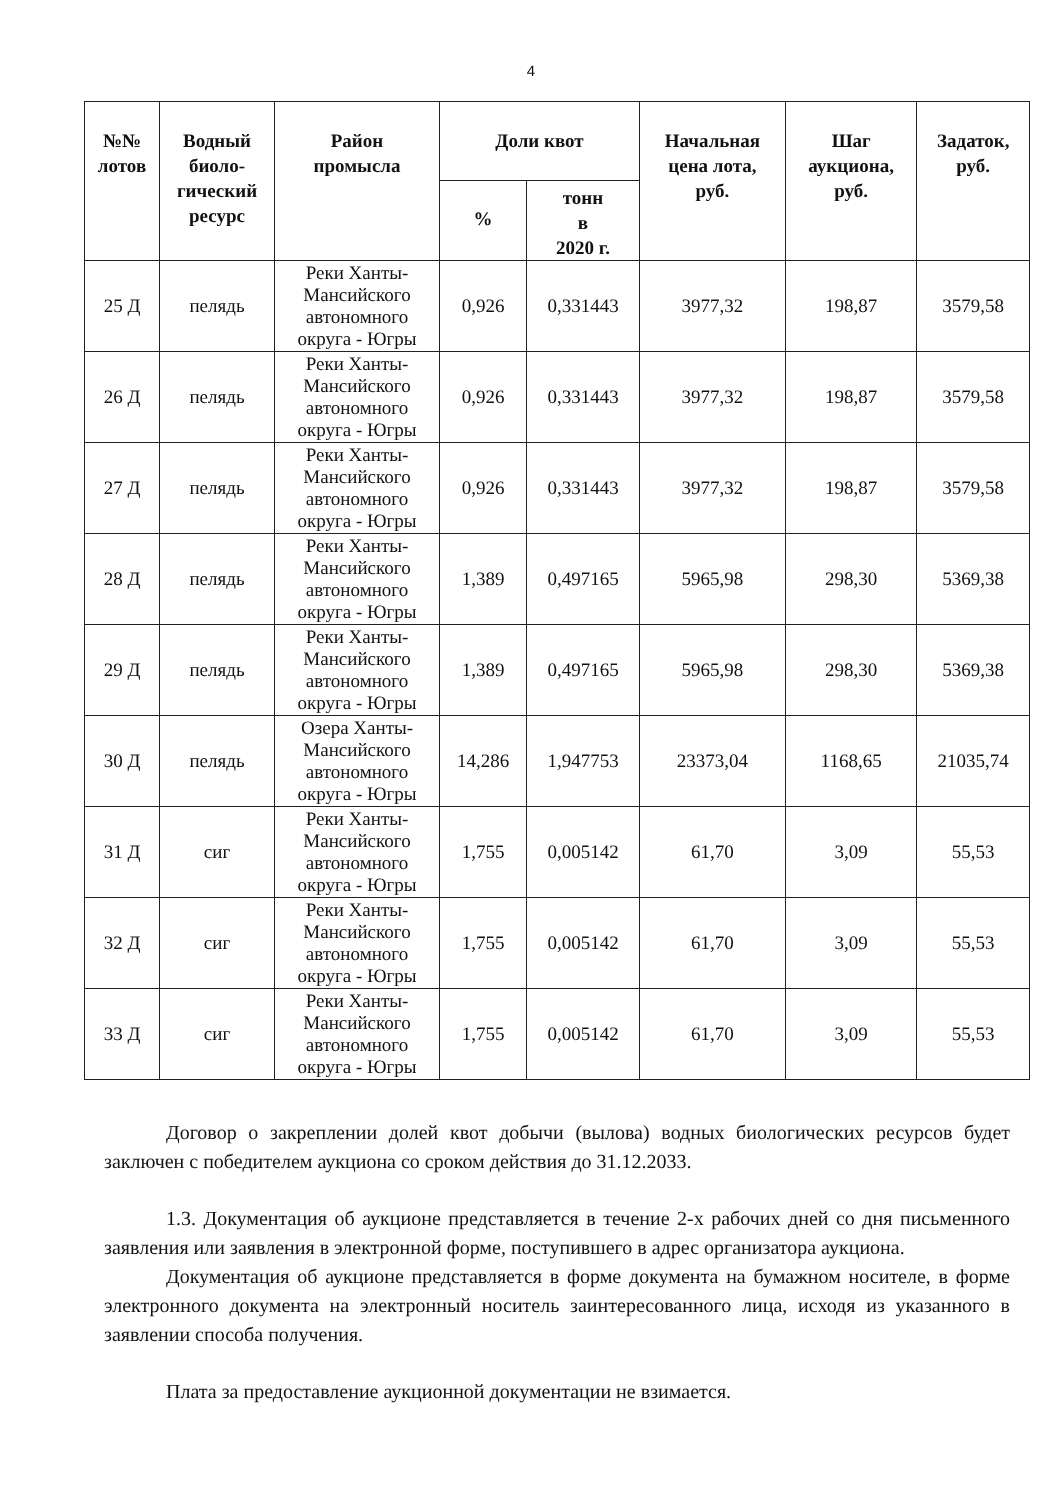4
| №№ лотов | Водный биоло- гический ресурс | Район промысла | Доли квот | | Начальная цена лота, руб. | Шаг аукциона, руб. | Задаток, руб. |
| --- | --- | --- | --- | --- | --- | --- | --- |
| | | | % | тонн в 2020 г. | | | |
| 25 Д | пелядь | Реки Ханты-Мансийского автономного округа - Югры | 0,926 | 0,331443 | 3977,32 | 198,87 | 3579,58 |
| 26 Д | пелядь | Реки Ханты-Мансийского автономного округа - Югры | 0,926 | 0,331443 | 3977,32 | 198,87 | 3579,58 |
| 27 Д | пелядь | Реки Ханты-Мансийского автономного округа - Югры | 0,926 | 0,331443 | 3977,32 | 198,87 | 3579,58 |
| 28 Д | пелядь | Реки Ханты-Мансийского автономного округа - Югры | 1,389 | 0,497165 | 5965,98 | 298,30 | 5369,38 |
| 29 Д | пелядь | Реки Ханты-Мансийского автономного округа - Югры | 1,389 | 0,497165 | 5965,98 | 298,30 | 5369,38 |
| 30 Д | пелядь | Озера Ханты-Мансийского автономного округа - Югры | 14,286 | 1,947753 | 23373,04 | 1168,65 | 21035,74 |
| 31 Д | сиг | Реки Ханты-Мансийского автономного округа - Югры | 1,755 | 0,005142 | 61,70 | 3,09 | 55,53 |
| 32 Д | сиг | Реки Ханты-Мансийского автономного округа - Югры | 1,755 | 0,005142 | 61,70 | 3,09 | 55,53 |
| 33 Д | сиг | Реки Ханты-Мансийского автономного округа - Югры | 1,755 | 0,005142 | 61,70 | 3,09 | 55,53 |
Договор о закреплении долей квот добычи (вылова) водных биологических ресурсов будет заключен с победителем аукциона со сроком действия до 31.12.2033.
1.3. Документация об аукционе представляется в течение 2-х рабочих дней со дня письменного заявления или заявления в электронной форме, поступившего в адрес организатора аукциона.
Документация об аукционе представляется в форме документа на бумажном носителе, в форме электронного документа на электронный носитель заинтересованного лица, исходя из указанного в заявлении способа получения.
Плата за предоставление аукционной документации не взимается.